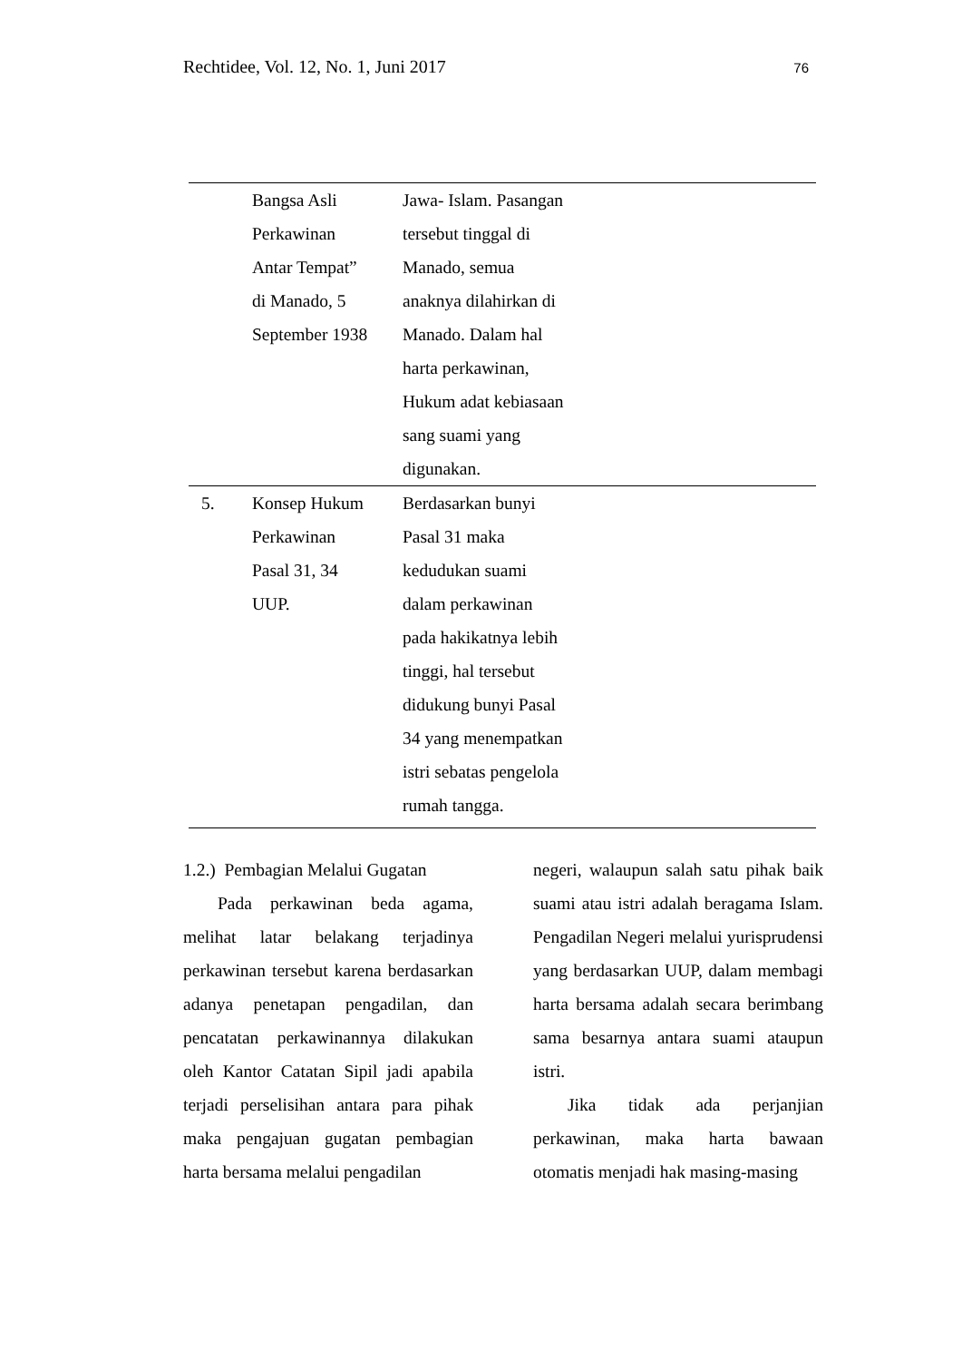Rechtidee, Vol. 12, No. 1, Juni 2017 76
| | Bangsa Asli Perkawinan Antar Tempat” di Manado, 5 September 1938 | Jawa- Islam. Pasangan tersebut tinggal di Manado, semua anaknya dilahirkan di Manado. Dalam hal harta perkawinan, Hukum adat kebiasaan sang suami yang digunakan. | |
| 5. | Konsep Hukum Perkawinan Pasal 31, 34 UUP. | Berdasarkan bunyi Pasal 31 maka kedudukan suami dalam perkawinan pada hakikatnya lebih tinggi, hal tersebut didukung bunyi Pasal 34 yang menempatkan istri sebatas pengelola rumah tangga. | |
1.2.) Pembagian Melalui Gugatan
Pada perkawinan beda agama, melihat latar belakang terjadinya perkawinan tersebut karena berdasarkan adanya penetapan pengadilan, dan pencatatan perkawinannya dilakukan oleh Kantor Catatan Sipil jadi apabila terjadi perselisihan antara para pihak maka pengajuan gugatan pembagian harta bersama melalui pengadilan
negeri, walaupun salah satu pihak baik suami atau istri adalah beragama Islam. Pengadilan Negeri melalui yurisprudensi yang berdasarkan UUP, dalam membagi harta bersama adalah secara berimbang sama besarnya antara suami ataupun istri.
Jika tidak ada perjanjian perkawinan, maka harta bawaan otomatis menjadi hak masing-masing